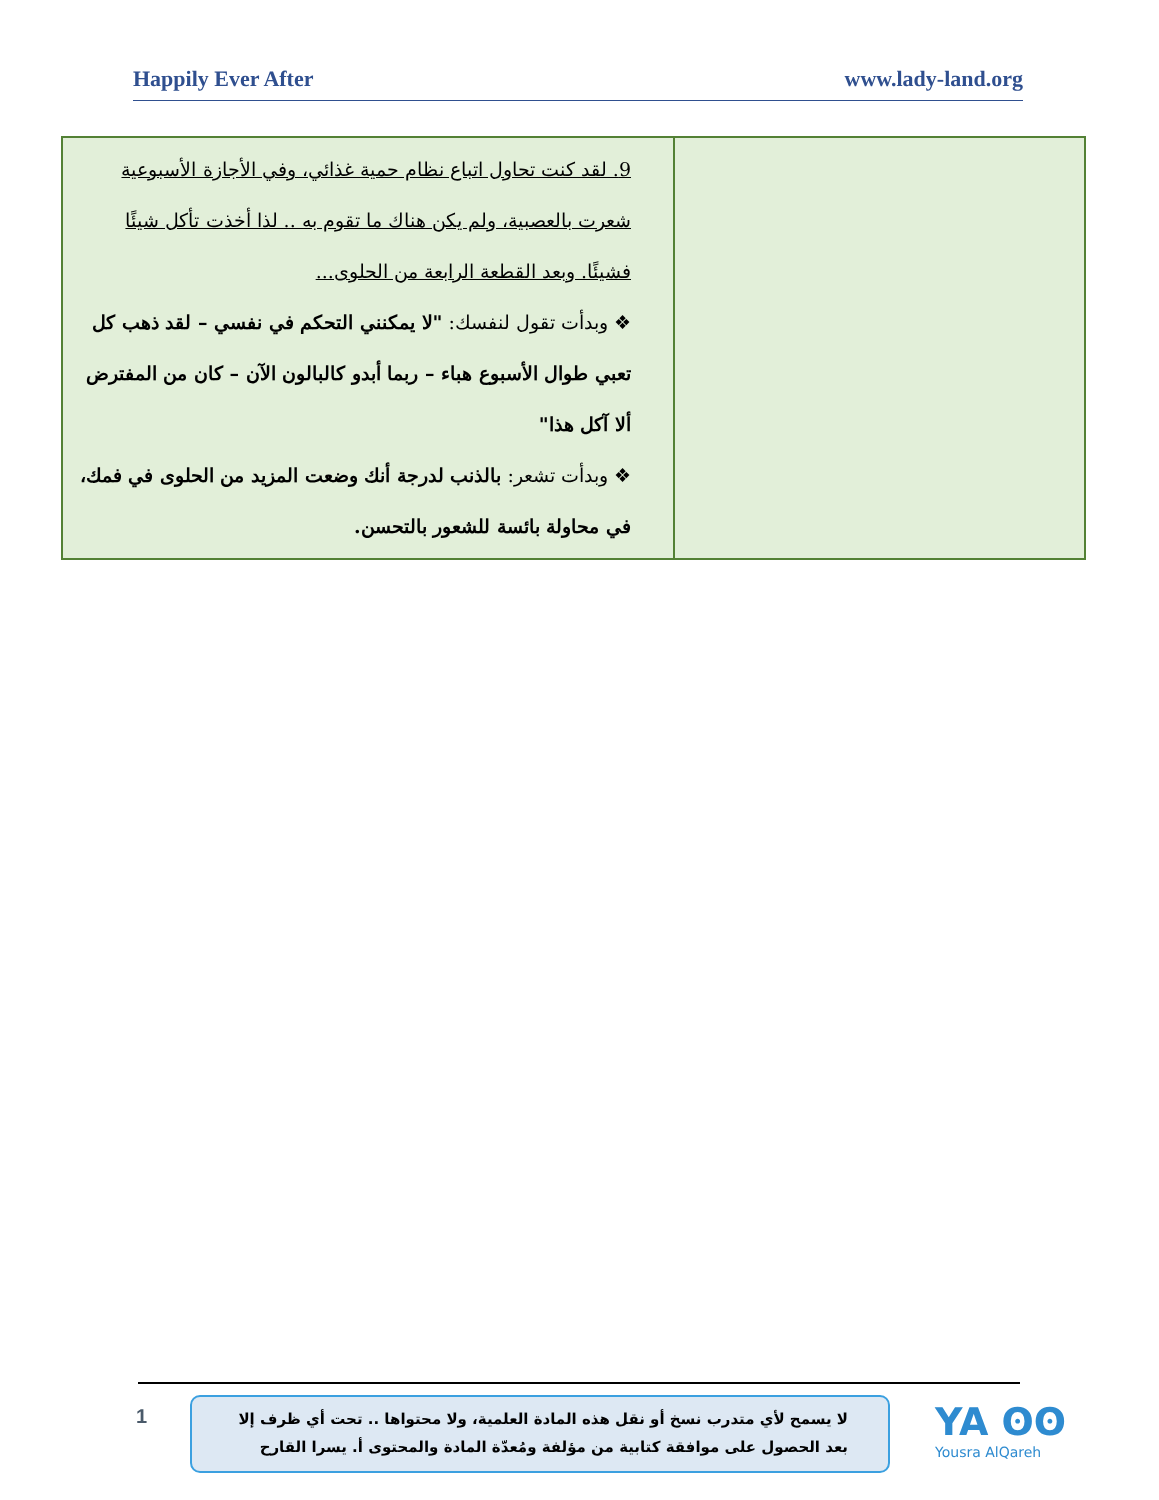Happily Ever After www.lady-land.org
| 9. لقد كنت تحاول اتباع نظام حمية غذائي، وفي الأجازة الأسبوعية شعرت بالعصبية، ولم يكن هناك ما تقوم به .. لذا أخذت تأكل شيئًا فشيئًا. وبعد القطعة الرابعة من الحلوى... ❖ وبدأت تقول لنفسك: "لا يمكنني التحكم في نفسي – لقد ذهب كل تعبي طوال الأسبوع هباء – ربما أبدو كالبالون الآن – كان من المفترض ألا آكل هذا" ❖ وبدأت تشعر: بالذنب لدرجة أنك وضعت المزيد من الحلوى في فمك، في محاولة بائسة للشعور بالتحسن. | |
1
لا يسمح لأي متدرب نسخ أو نقل هذه المادة العلمية، ولا محتواها .. تحت أي ظرف إلا بعد الحصول على موافقة كتابية من مؤلفة ومُعدّة المادة والمحتوى أ. يسرا القارح
YA ʘʘ
Yousra AlQareh